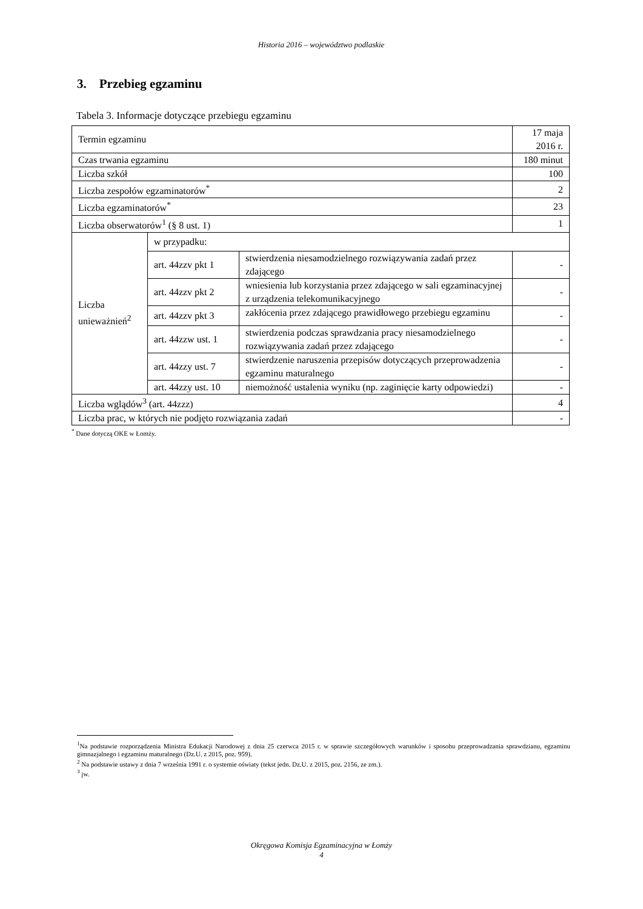Historia 2016 – województwo podlaskie
3. Przebieg egzaminu
Tabela 3. Informacje dotyczące przebiegu egzaminu
| Termin egzaminu | | | 17 maja 2016 r. |
| Czas trwania egzaminu | | | 180 minut |
| Liczba szkół | | | 100 |
| Liczba zespołów egzaminatorów<sup>*</sup> | | | 2 |
| Liczba egzaminatorów<sup>*</sup> | | | 23 |
| Liczba obserwatorów<sup>1</sup> (§ 8 ust. 1) | | | 1 |
| Liczba unieważnień<sup>2</sup> | w przypadku: | | |
| | art. 44zzv pkt 1 | stwierdzenia niesamodzielnego rozwiązywania zadań przez zdającego | - |
| | art. 44zzv pkt 2 | wniesienia lub korzystania przez zdającego w sali egzaminacyjnej z urządzenia telekomunikacyjnego | - |
| | art. 44zzv pkt 3 | zakłócenia przez zdającego prawidłowego przebiegu egzaminu | - |
| | art. 44zzw ust. 1 | stwierdzenia podczas sprawdzania pracy niesamodzielnego rozwiązywania zadań przez zdającego | - |
| | art. 44zzy ust. 7 | stwierdzenie naruszenia przepisów dotyczących przeprowadzenia egzaminu maturalnego | - |
| | art. 44zzy ust. 10 | niemożność ustalenia wyniku (np. zaginięcie karty odpowiedzi) | - |
| Liczba wglądów<sup>3</sup> (art. 44zzz) | | | 4 |
| Liczba prac, w których nie podjęto rozwiązania zadań | | | - |
<sup>*</sup> Dane dotyczą OKE w Łomży.
<sup>1</sup> Na podstawie rozporządzenia Ministra Edukacji Narodowej z dnia 25 czerwca 2015 r. w sprawie szczegółowych warunków i sposobu przeprowadzania sprawdzianu, egzaminu gimnazjalnego i egzaminu maturalnego (Dz.U. z 2015, poz. 959).
<sup>2</sup> Na podstawie ustawy z dnia 7 września 1991 r. o systemie oświaty (tekst jedn. Dz.U. z 2015, poz. 2156, ze zm.).
<sup>3</sup> jw.
Okręgowa Komisja Egzaminacyjna w Łomży
4